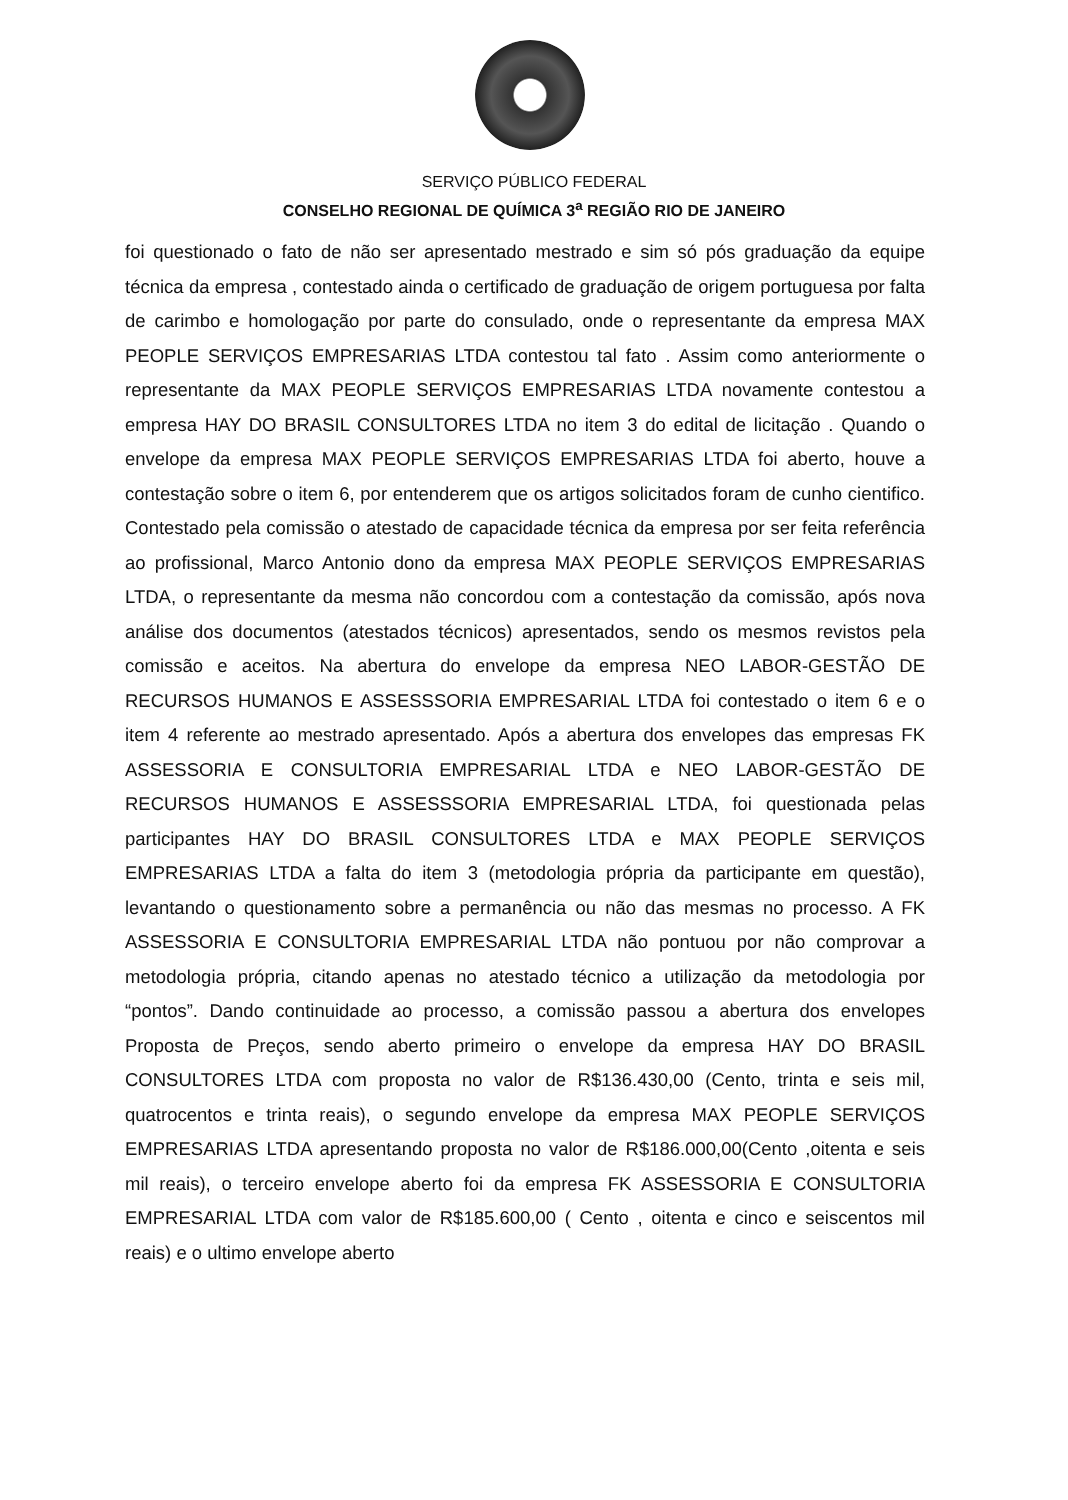SERVIÇO PÚBLICO FEDERAL
CONSELHO REGIONAL DE QUÍMICA 3<sup>a</sup> REGIÃO RIO DE JANEIRO
foi questionado o fato de não ser apresentado mestrado e sim só pós graduação da equipe técnica da empresa , contestado ainda o certificado de graduação de origem portuguesa por falta de carimbo e homologação por parte do consulado, onde o representante da empresa MAX PEOPLE SERVIÇOS EMPRESARIAS LTDA contestou tal fato . Assim como anteriormente o representante da MAX PEOPLE SERVIÇOS EMPRESARIAS LTDA novamente contestou a empresa HAY DO BRASIL CONSULTORES LTDA no item 3 do edital de licitação . Quando o envelope da empresa MAX PEOPLE SERVIÇOS EMPRESARIAS LTDA foi aberto, houve a contestação sobre o item 6, por entenderem que os artigos solicitados foram de cunho cientifico. Contestado pela comissão o atestado de capacidade técnica da empresa por ser feita referência ao profissional, Marco Antonio dono da empresa MAX PEOPLE SERVIÇOS EMPRESARIAS LTDA, o representante da mesma não concordou com a contestação da comissão, após nova análise dos documentos (atestados técnicos) apresentados, sendo os mesmos revistos pela comissão e aceitos. Na abertura do envelope da empresa NEO LABOR-GESTÃO DE RECURSOS HUMANOS E ASSESSSORIA EMPRESARIAL LTDA foi contestado o item 6 e o item 4 referente ao mestrado apresentado. Após a abertura dos envelopes das empresas FK ASSESSORIA E CONSULTORIA EMPRESARIAL LTDA e NEO LABOR-GESTÃO DE RECURSOS HUMANOS E ASSESSSORIA EMPRESARIAL LTDA, foi questionada pelas participantes HAY DO BRASIL CONSULTORES LTDA e MAX PEOPLE SERVIÇOS EMPRESARIAS LTDA a falta do item 3 (metodologia própria da participante em questão), levantando o questionamento sobre a permanência ou não das mesmas no processo. A FK ASSESSORIA E CONSULTORIA EMPRESARIAL LTDA não pontuou por não comprovar a metodologia própria, citando apenas no atestado técnico a utilização da metodologia por “pontos”. Dando continuidade ao processo, a comissão passou a abertura dos envelopes Proposta de Preços, sendo aberto primeiro o envelope da empresa HAY DO BRASIL CONSULTORES LTDA com proposta no valor de R$136.430,00 (Cento, trinta e seis mil, quatrocentos e trinta reais), o segundo envelope da empresa MAX PEOPLE SERVIÇOS EMPRESARIAS LTDA apresentando proposta no valor de R$186.000,00(Cento ,oitenta e seis mil reais), o terceiro envelope aberto foi da empresa FK ASSESSORIA E CONSULTORIA EMPRESARIAL LTDA com valor de R$185.600,00 ( Cento , oitenta e cinco e seiscentos mil reais) e o ultimo envelope aberto